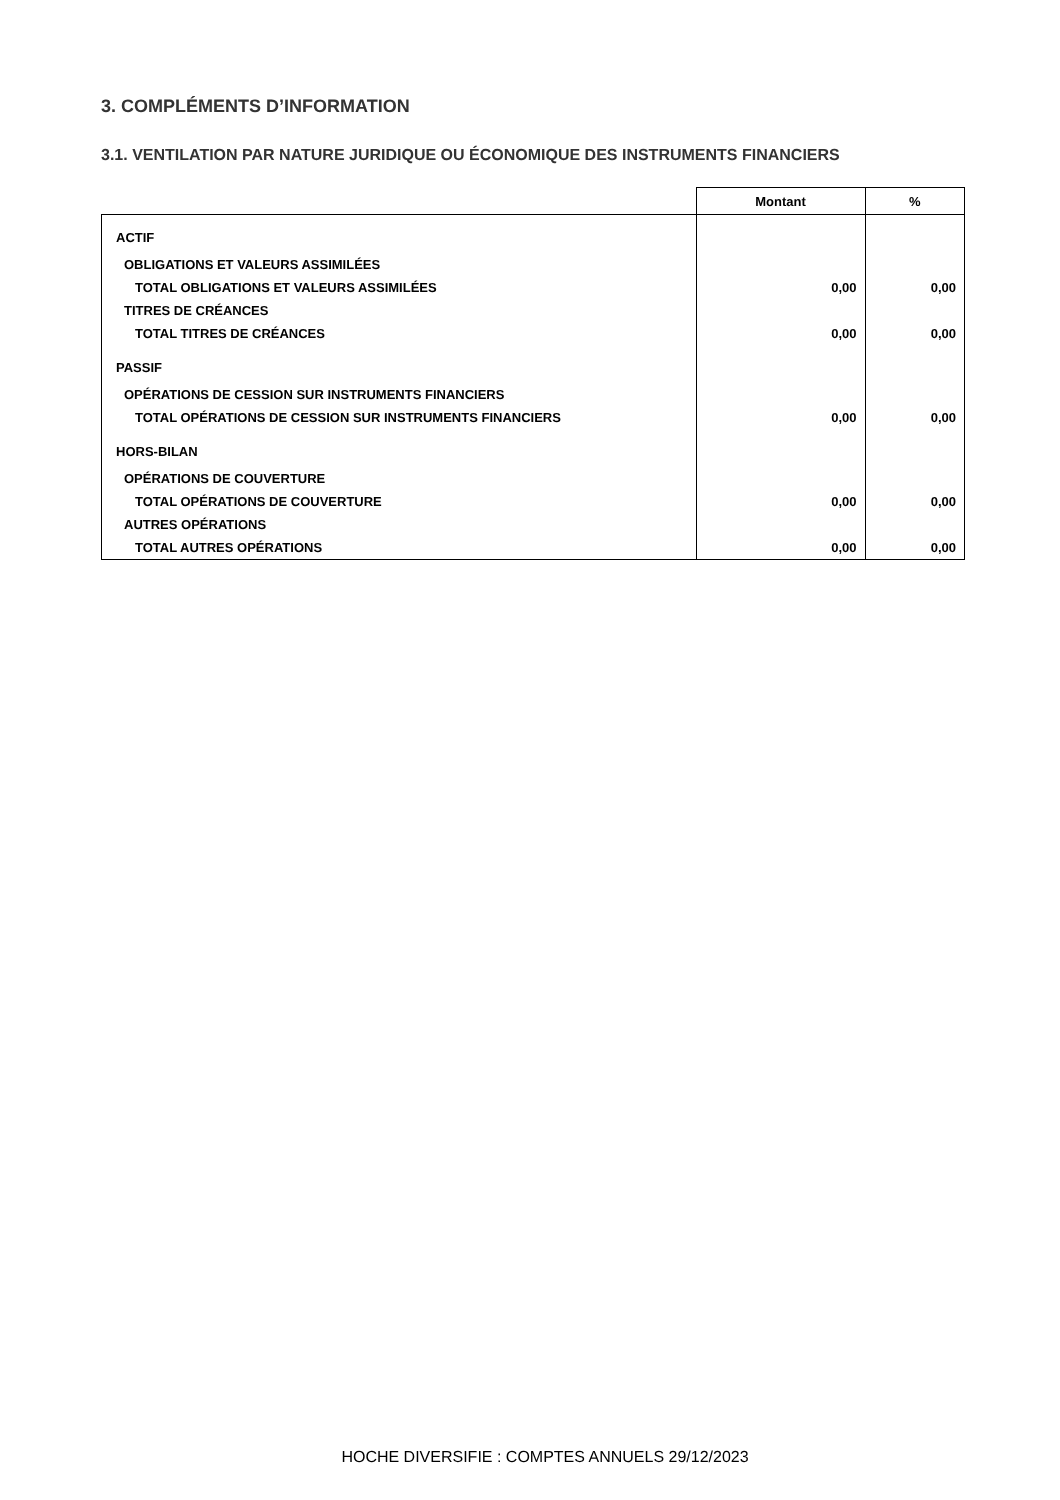3. COMPLÉMENTS D’INFORMATION
3.1. VENTILATION PAR NATURE JURIDIQUE OU ÉCONOMIQUE DES INSTRUMENTS FINANCIERS
| | Montant | % |
| ACTIF | | |
| OBLIGATIONS ET VALEURS ASSIMILÉES | | |
| TOTAL OBLIGATIONS ET VALEURS ASSIMILÉES | 0,00 | 0,00 |
| TITRES DE CRÉANCES | | |
| TOTAL TITRES DE CRÉANCES | 0,00 | 0,00 |
| PASSIF | | |
| OPÉRATIONS DE CESSION SUR INSTRUMENTS FINANCIERS | | |
| TOTAL OPÉRATIONS DE CESSION SUR INSTRUMENTS FINANCIERS | 0,00 | 0,00 |
| HORS-BILAN | | |
| OPÉRATIONS DE COUVERTURE | | |
| TOTAL OPÉRATIONS DE COUVERTURE | 0,00 | 0,00 |
| AUTRES OPÉRATIONS | | |
| TOTAL AUTRES OPÉRATIONS | 0,00 | 0,00 |
HOCHE DIVERSIFIE : COMPTES ANNUELS 29/12/2023